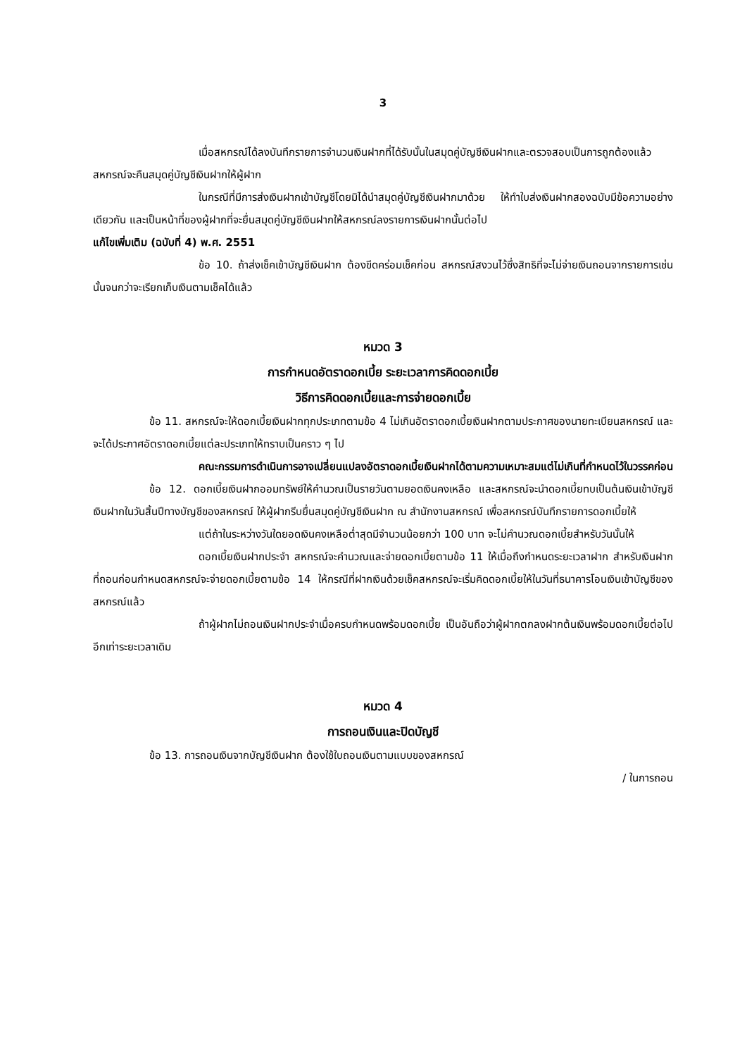3
เมื่อสหกรณ์ได้ลงบันทึกรายการจำนวนเงินฝากที่ได้รับนั้นในสมุดคู่บัญชีเงินฝากและตรวจสอบเป็นการถูกต้องแล้ว สหกรณ์จะคืนสมุดคู่บัญชีเงินฝากให้ผู้ฝาก
ในกรณีที่มีการส่งเงินฝากเข้าบัญชีโดยมิได้นำสมุดคู่บัญชีเงินฝากมาด้วย ให้ทำใบส่งเงินฝากสองฉบับมีข้อความอย่างเดียวกัน และเป็นหน้าที่ของผู้ฝากที่จะยื่นสมุดคู่บัญชีเงินฝากให้สหกรณ์ลงรายการเงินฝากนั้นต่อไป
แก้ไขเพิ่มเติม (ฉบับที่ 4) พ.ศ. 2551
ข้อ 10. ถ้าส่งเช็คเข้าบัญชีเงินฝาก ต้องขีดคร่อมเช็คก่อน สหกรณ์สงวนไว้ซึ่งสิทธิที่จะไม่จ่ายเงินถอนจากรายการเช่นนั้นจนกว่าจะเรียกเก็บเงินตามเช็คได้แล้ว
หมวด 3
การกำหนดอัตราดอกเบี้ย ระยะเวลาการคิดดอกเบี้ย
วิธีการคิดดอกเบี้ยและการจ่ายดอกเบี้ย
ข้อ 11. สหกรณ์จะให้ดอกเบี้ยเงินฝากทุกประเภทตามข้อ 4 ไม่เกินอัตราดอกเบี้ยเงินฝากตามประกาศของนายทะเบียนสหกรณ์ และจะได้ประกาศอัตราดอกเบี้ยแต่ละประเภทให้ทราบเป็นคราว ๆ ไป
คณะกรรมการดำเนินการอาจเปลี่ยนแปลงอัตราดอกเบี้ยเงินฝากได้ตามความเหมาะสมแต่ไม่เกินที่กำหนดไว้ในวรรคก่อน
ข้อ 12. ดอกเบี้ยเงินฝากออมทรัพย์ให้คำนวณเป็นรายวันตามยอดเงินคงเหลือ และสหกรณ์จะนำดอกเบี้ยทบเป็นต้นเงินเข้าบัญชีเงินฝากในวันสิ้นปีทางบัญชีของสหกรณ์ ให้ผู้ฝากรีบยื่นสมุดคู่บัญชีเงินฝาก ณ สำนักงานสหกรณ์ เพื่อสหกรณ์บันทึกรายการดอกเบี้ยให้
แต่ถ้าในระหว่างวันใดยอดเงินคงเหลือต่ำสุดมีจำนวนน้อยกว่า 100 บาท จะไม่คำนวณดอกเบี้ยสำหรับวันนั้นให้
ดอกเบี้ยเงินฝากประจำ สหกรณ์จะคำนวณและจ่ายดอกเบี้ยตามข้อ 11 ให้เมื่อถึงกำหนดระยะเวลาฝาก สำหรับเงินฝากที่ถอนก่อนกำหนดสหกรณ์จะจ่ายดอกเบี้ยตามข้อ 14 ให้กรณีที่ฝากเงินด้วยเช็คสหกรณ์จะเริ่มคิดดอกเบี้ยให้ในวันที่ธนาคารโอนเงินเข้าบัญชีของสหกรณ์แล้ว
ถ้าผู้ฝากไม่ถอนเงินฝากประจำเมื่อครบกำหนดพร้อมดอกเบี้ย เป็นอันถือว่าผู้ฝากตกลงฝากต้นเงินพร้อมดอกเบี้ยต่อไปอีกเท่าระยะเวลาเดิม
หมวด 4
การถอนเงินและปิดบัญชี
ข้อ 13. การถอนเงินจากบัญชีเงินฝาก ต้องใช้ใบถอนเงินตามแบบของสหกรณ์
/ ในการถอน